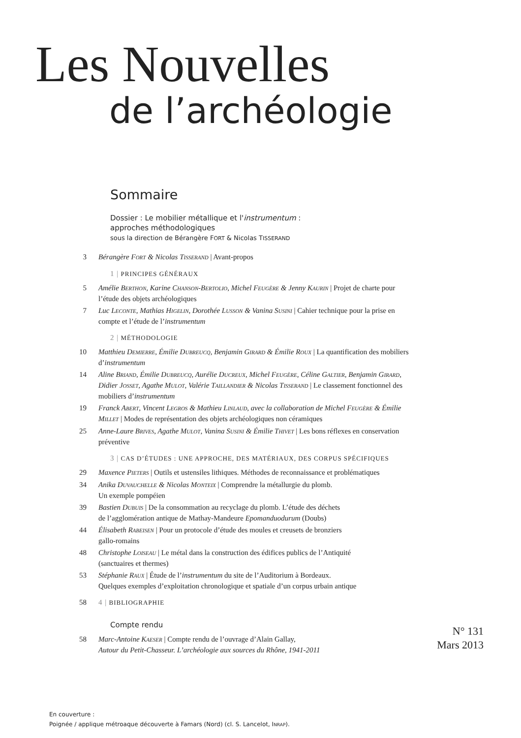Les Nouvelles
de l’archéologie
Sommaire
Dossier : Le mobilier métallique et l'instrumentum :
approches méthodologiques
sous la direction de Bérangère FORT & Nicolas TISSERAND
3 Bérangère FORT & Nicolas TISSERAND | Avant-propos
1 | PRINCIPES GÉNÉRAUX
5 Amélie BERTHON, Karine CHANSON-BERTOLIO, Michel FEUGÈRE & Jenny KAURIN | Projet de charte pour l’étude des objets archéologiques
7 Luc LECONTE, Mathias HIGELIN, Dorothée LUSSON & Vanina SUSINI | Cahier technique pour la prise en compte et l’étude de l’instrumentum
2 | MÉTHODOLOGIE
10 Matthieu DEMIERRE, Émilie DUBREUCQ, Benjamin GIRARD & Émilie ROUX | La quantification des mobiliers d’instrumentum
14 Aline BRIAND, Émilie DUBREUCQ, Aurélie DUCREUX, Michel FEUGÈRE, Céline GALTIER, Benjamin GIRARD, Didier JOSSET, Agathe MULOT, Valérie TAILLANDIER & Nicolas TISSERAND | Le classement fonctionnel des mobiliers d’instrumentum
19 Franck ABERT, Vincent LEGROS & Mathieu LINLAUD, avec la collaboration de Michel FEUGÈRE & Émilie MILLET | Modes de représentation des objets archéologiques non céramiques
25 Anne-Laure BRIVES, Agathe MULOT, Vanina SUSINI & Émilie THIVET | Les bons réflexes en conservation préventive
3 | CAS D’ÉTUDES : UNE APPROCHE, DES MATÉRIAUX, DES CORPUS SPÉCIFIQUES
29 Maxence PIETERS | Outils et ustensiles lithiques. Méthodes de reconnaissance et problématiques
34 Anika DUVAUCHELLE & Nicolas MONTEIX | Comprendre la métallurgie du plomb.
Un exemple pompéien
39 Bastien DUBUIS | De la consommation au recyclage du plomb. L’étude des déchets
de l’agglomération antique de Mathay-Mandeure Epomanduodurum (Doubs)
44 Élisabeth RABEISEN | Pour un protocole d’étude des moules et creusets de bronziers
gallo-romains
48 Christophe LOISEAU | Le métal dans la construction des édifices publics de l’Antiquité
(sanctuaires et thermes)
53 Stéphanie RAUX | Étude de l’instrumentum du site de l’Auditorium à Bordeaux.
Quelques exemples d’exploitation chronologique et spatiale d’un corpus urbain antique
58 4 | BIBLIOGRAPHIE
Compte rendu
N° 131
Mars 2013
58 Marc-Antoine KAESER | Compte rendu de l’ouvrage d’Alain Gallay,
Autour du Petit-Chasseur. L’archéologie aux sources du Rhône, 1941-2011
En couverture :
Poignée / applique métroaque découverte à Famars (Nord) (cl. S. Lancelot, INRAP).